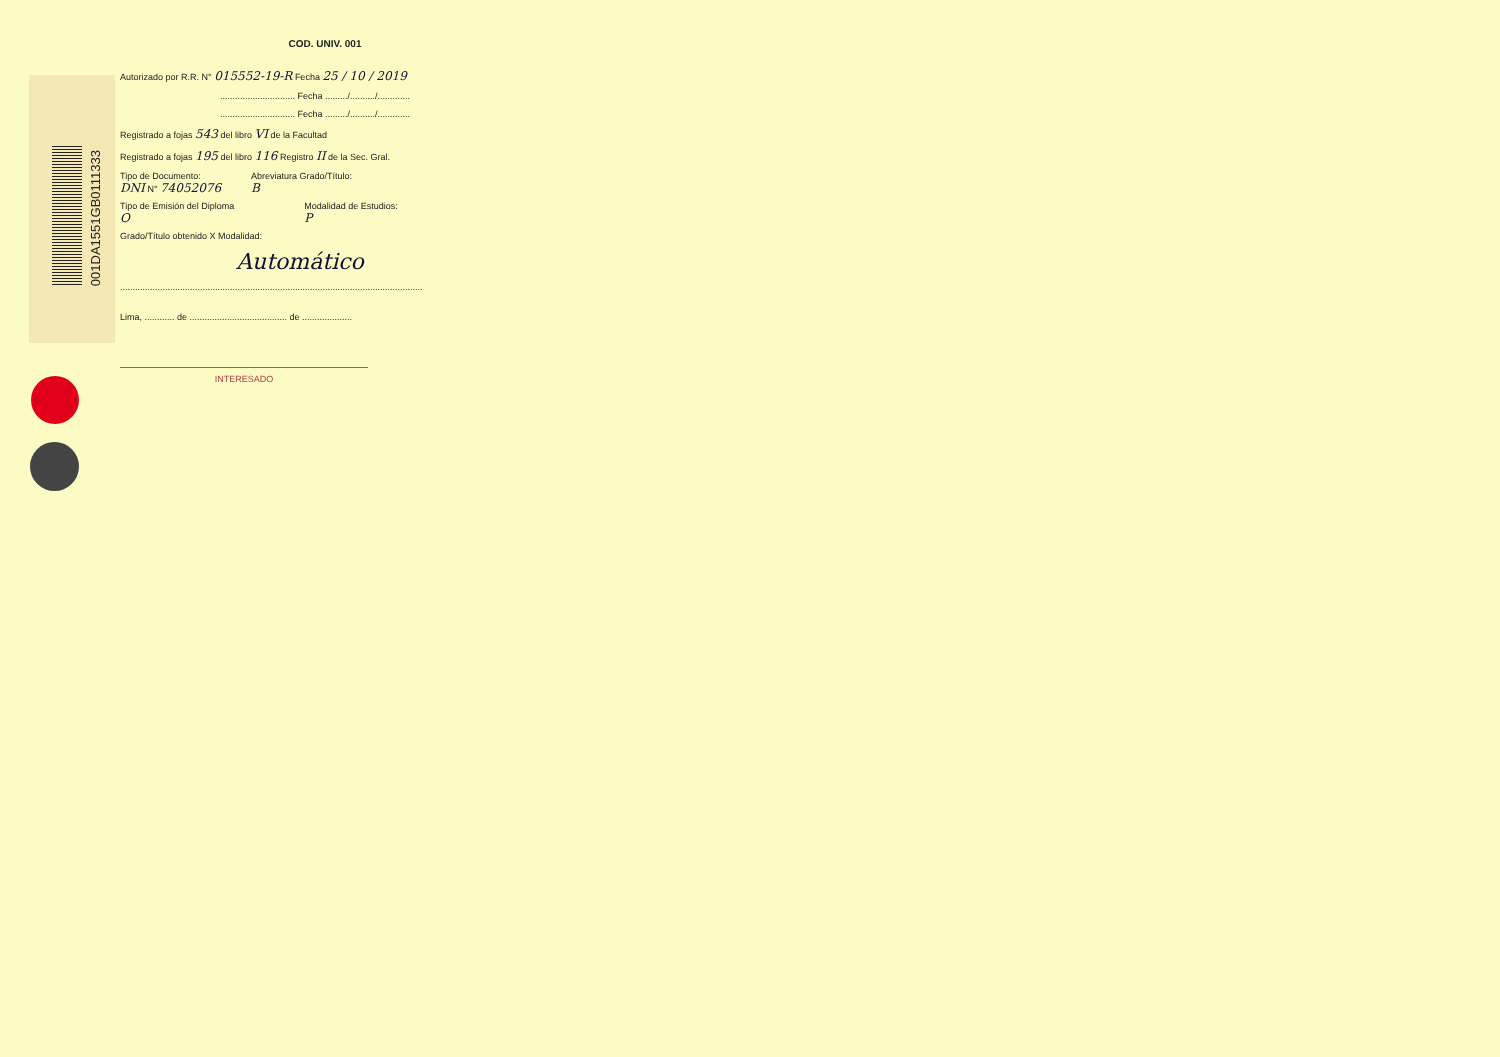001DA1551GB0111333
COD. UNIV. 001
Autorizado por R.R. N° 015552-19-R Fecha 25 / 10 / 2019
.............................. Fecha ........./........../.............
.............................. Fecha ........./........../.............
Registrado a fojas 543 del libro VI de la Facultad
Registrado a fojas 195 del libro 116 Registro II de la Sec. Gral.
Tipo de Documento:
DNI N° 74052076
Abreviatura Grado/Título:
B
Tipo de Emisión del Diploma
O
Modalidad de Estudios:
P
Grado/Título obtenido X Modalidad:
Automático
.........................................................................................................................
Lima, ............ de ....................................... de ....................
INTERESADO